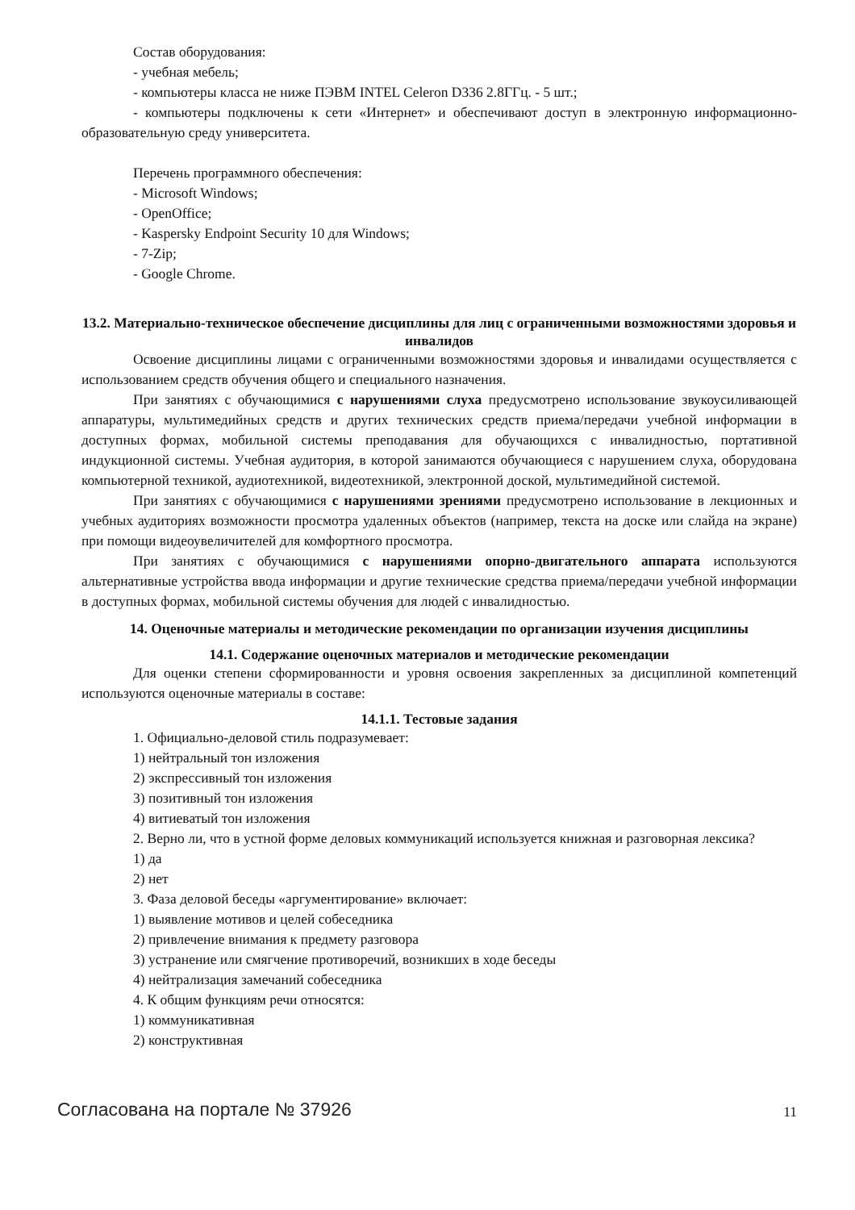Состав оборудования:
- учебная мебель;
- компьютеры класса не ниже ПЭВМ INTEL Celeron D336 2.8ГГц. - 5 шт.;
- компьютеры подключены к сети «Интернет» и обеспечивают доступ в электронную информационно-образовательную среду университета.
Перечень программного обеспечения:
- Microsoft Windows;
- OpenOffice;
- Kaspersky Endpoint Security 10 для Windows;
- 7-Zip;
- Google Chrome.
13.2. Материально-техническое обеспечение дисциплины для лиц с ограниченными возможностями здоровья и инвалидов
Освоение дисциплины лицами с ограниченными возможностями здоровья и инвалидами осуществляется с использованием средств обучения общего и специального назначения.
При занятиях с обучающимися с нарушениями слуха предусмотрено использование звукоусиливающей аппаратуры, мультимедийных средств и других технических средств приема/передачи учебной информации в доступных формах, мобильной системы преподавания для обучающихся с инвалидностью, портативной индукционной системы. Учебная аудитория, в которой занимаются обучающиеся с нарушением слуха, оборудована компьютерной техникой, аудиотехникой, видеотехникой, электронной доской, мультимедийной системой.
При занятиях с обучающимися с нарушениями зрениями предусмотрено использование в лекционных и учебных аудиториях возможности просмотра удаленных объектов (например, текста на доске или слайда на экране) при помощи видеоувеличителей для комфортного просмотра.
При занятиях с обучающимися с нарушениями опорно-двигательного аппарата используются альтернативные устройства ввода информации и другие технические средства приема/передачи учебной информации в доступных формах, мобильной системы обучения для людей с инвалидностью.
14. Оценочные материалы и методические рекомендации по организации изучения дисциплины
14.1. Содержание оценочных материалов и методические рекомендации
Для оценки степени сформированности и уровня освоения закрепленных за дисциплиной компетенций используются оценочные материалы в составе:
14.1.1. Тестовые задания
1. Официально-деловой стиль подразумевает:
1) нейтральный тон изложения
2) экспрессивный тон изложения
3) позитивный тон изложения
4) витиеватый тон изложения
2. Верно ли, что в устной форме деловых коммуникаций используется книжная и разговорная лексика?
1) да
2) нет
3. Фаза деловой беседы «аргументирование» включает:
1) выявление мотивов и целей собеседника
2) привлечение внимания к предмету разговора
3) устранение или смягчение противоречий, возникших в ходе беседы
4) нейтрализация замечаний собеседника
4. К общим функциям речи относятся:
1) коммуникативная
2) конструктивная
Согласована на портале № 37926 11